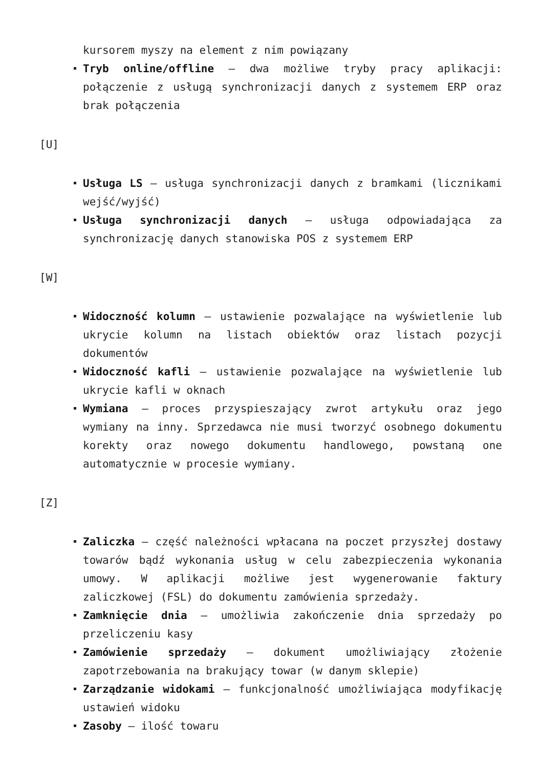kursorem myszy na element z nim powiązany
Tryb online/offline – dwa możliwe tryby pracy aplikacji: połączenie z usługą synchronizacji danych z systemem ERP oraz brak połączenia
[U]
Usługa LS – usługa synchronizacji danych z bramkami (licznikami wejść/wyjść)
Usługa synchronizacji danych – usługa odpowiadająca za synchronizację danych stanowiska POS z systemem ERP
[W]
Widoczność kolumn – ustawienie pozwalające na wyświetlenie lub ukrycie kolumn na listach obiektów oraz listach pozycji dokumentów
Widoczność kafli – ustawienie pozwalające na wyświetlenie lub ukrycie kafli w oknach
Wymiana – proces przyspieszający zwrot artykułu oraz jego wymiany na inny. Sprzedawca nie musi tworzyć osobnego dokumentu korekty oraz nowego dokumentu handlowego, powstaną one automatycznie w procesie wymiany.
[Z]
Zaliczka – część należności wpłacana na poczet przyszłej dostawy towarów bądź wykonania usług w celu zabezpieczenia wykonania umowy. W aplikacji możliwe jest wygenerowanie faktury zaliczkowej (FSL) do dokumentu zamówienia sprzedaży.
Zamknięcie dnia – umożliwia zakończenie dnia sprzedaży po przeliczeniu kasy
Zamówienie sprzedaży – dokument umożliwiający złożenie zapotrzebowania na brakujący towar (w danym sklepie)
Zarządzanie widokami – funkcjonalność umożliwiająca modyfikację ustawień widoku
Zasoby – ilość towaru